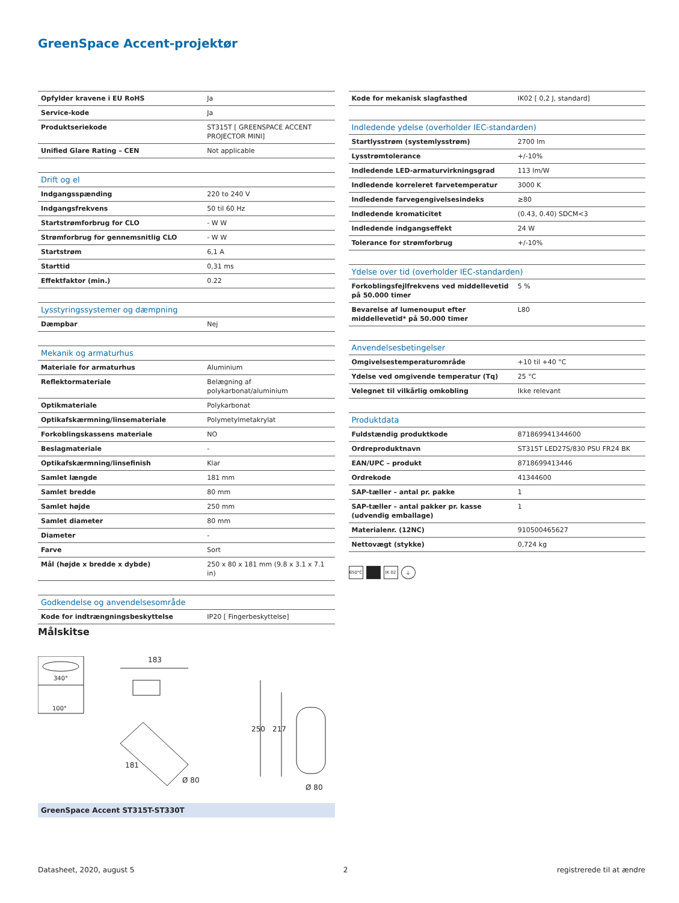GreenSpace Accent-projektør
| Opfylder kravene i EU RoHS | Ja |
| Service-kode | Ja |
| Produktseriekode | ST315T [ GREENSPACE ACCENT PROJECTOR MINI] |
| Unified Glare Rating – CEN | Not applicable |
| Drift og el | |
| --- | --- |
| Indgangsspænding | 220 to 240 V |
| Indgangsfrekvens | 50 til 60 Hz |
| Startstrømforbrug for CLO | - W W |
| Strømforbrug for gennemsnitlig CLO | - W W |
| Startstrøm | 6,1 A |
| Starttid | 0,31 ms |
| Effektfaktor (min.) | 0.22 |
| Lysstyringssystemer og dæmpning | |
| --- | --- |
| Dæmpbar | Nej |
| Mekanik og armaturhus | |
| --- | --- |
| Materiale for armaturhus | Aluminium |
| Reflektormateriale | Belægning af polykarbonat/aluminium |
| Optikmateriale | Polykarbonat |
| Optikafskærmning/linsemateriale | Polymetylmetakrylat |
| Forkoblingskassens materiale | NO |
| Beslagmateriale | - |
| Optikafskærmning/linsefinish | Klar |
| Samlet længde | 181 mm |
| Samlet bredde | 80 mm |
| Samlet højde | 250 mm |
| Samlet diameter | 80 mm |
| Diameter | - |
| Farve | Sort |
| Mål (højde x bredde x dybde) | 250 x 80 x 181 mm (9.8 x 3.1 x 7.1 in) |
| Godkendelse og anvendelsesområde | |
| --- | --- |
| Kode for indtrængningsbeskyttelse | IP20 [ Fingerbeskyttelse] |
| Kode for mekanisk slagfasthed | IK02 [ 0,2 J, standard] |
| Indledende ydelse (overholder IEC-standarden) | |
| --- | --- |
| Startlysstrøm (systemlysstrøm) | 2700 lm |
| Lysstrømtolerance | +/-10% |
| Indledende LED-armaturvirkningsgrad | 113 lm/W |
| Indledende korreleret farvetemperatur | 3000 K |
| Indledende farvegengivelsesindeks | ≥80 |
| Indledende kromaticitet | (0.43, 0.40) SDCM<3 |
| Indledende indgangseffekt | 24 W |
| Tolerance for strømforbrug | +/-10% |
| Ydelse over tid (overholder IEC-standarden) | |
| --- | --- |
| Forkoblingsfejlfrekvens ved middellevetid på 50.000 timer | 5 % |
| Bevarelse af lumenouput efter middellevetid* på 50.000 timer | L80 |
| Anvendelsesbetingelser | |
| --- | --- |
| Omgivelsestemperaturområde | +10 til +40 °C |
| Ydelse ved omgivende temperatur (Tq) | 25 °C |
| Velegnet til vilkårlig omkobling | Ikke relevant |
| Produktdata | |
| --- | --- |
| Fuldstændig produktkode | 871869941344600 |
| Ordreproduktnavn | ST315T LED27S/830 PSU FR24 BK |
| EAN/UPC – produkt | 8718699413446 |
| Ordrekode | 41344600 |
| SAP-tæller – antal pr. pakke | 1 |
| SAP-tæller – antal pakker pr. kasse (udvendig emballage) | 1 |
| Materialenr. (12NC) | 910500465627 |
| Nettovægt (stykke) | 0,724 kg |
650°C IK 02 ⏚
Målskitse
340°
100°
183
181
Ø 80
250
217
Ø 80
GreenSpace Accent ST315T-ST330T
Datasheet, 2020, august 5 2 registrerede til at ændre